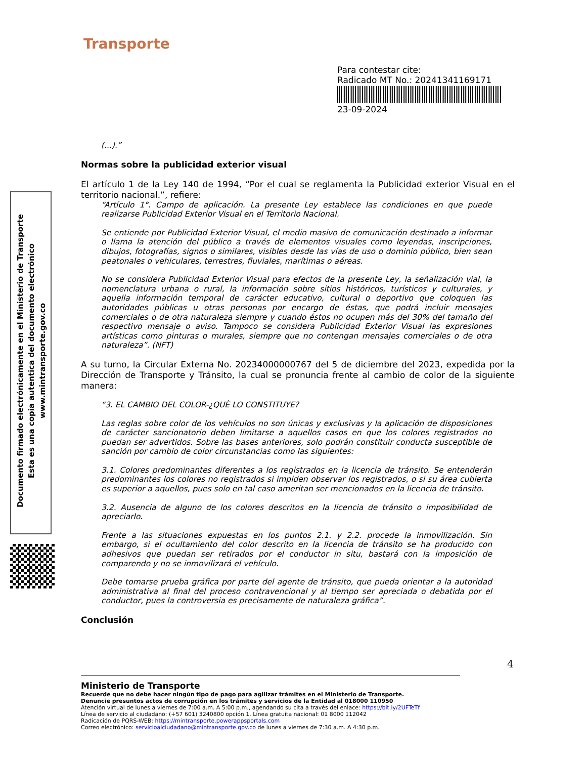Transporte
Para contestar cite:
Radicado MT No.: 20241341169171
23-09-2024
Documento firmado electrónicamente en el Ministerio de Transporte
Esta es una copia autentica del documento electrónico
www.mintransporte.gov.co
(...).”
Normas sobre la publicidad exterior visual
El artículo 1 de la Ley 140 de 1994, “Por el cual se reglamenta la Publicidad exterior Visual en el territorio nacional.”, refiere:
“Artículo 1°. Campo de aplicación. La presente Ley establece las condiciones en que puede realizarse Publicidad Exterior Visual en el Territorio Nacional.
Se entiende por Publicidad Exterior Visual, el medio masivo de comunicación destinado a informar o llama la atención del público a través de elementos visuales como leyendas, inscripciones, dibujos, fotografías, signos o similares, visibles desde las vías de uso o dominio público, bien sean peatonales o vehiculares, terrestres, fluviales, marítimas o aéreas.
No se considera Publicidad Exterior Visual para efectos de la presente Ley, la señalización vial, la nomenclatura urbana o rural, la información sobre sitios históricos, turísticos y culturales, y aquella información temporal de carácter educativo, cultural o deportivo que coloquen las autoridades públicas u otras personas por encargo de éstas, que podrá incluir mensajes comerciales o de otra naturaleza siempre y cuando éstos no ocupen más del 30% del tamaño del respectivo mensaje o aviso. Tampoco se considera Publicidad Exterior Visual las expresiones artísticas como pinturas o murales, siempre que no contengan mensajes comerciales o de otra naturaleza”. (NFT)
A su turno, la Circular Externa No. 20234000000767 del 5 de diciembre del 2023, expedida por la Dirección de Transporte y Tránsito, la cual se pronuncia frente al cambio de color de la siguiente manera:
“3. EL CAMBIO DEL COLOR-¿QUÈ LO CONSTITUYE?
Las reglas sobre color de los vehículos no son únicas y exclusivas y la aplicación de disposiciones de carácter sancionatorio deben limitarse a aquellos casos en que los colores registrados no puedan ser advertidos. Sobre las bases anteriores, solo podrán constituir conducta susceptible de sanción por cambio de color circunstancias como las siguientes:
3.1. Colores predominantes diferentes a los registrados en la licencia de tránsito. Se entenderán predominantes los colores no registrados si impiden observar los registrados, o si su área cubierta es superior a aquellos, pues solo en tal caso ameritan ser mencionados en la licencia de tránsito.
3.2. Ausencia de alguno de los colores descritos en la licencia de tránsito o imposibilidad de apreciarlo.
Frente a las situaciones expuestas en los puntos 2.1. y 2.2. procede la inmovilización. Sin embargo, si el ocultamiento del color descrito en la licencia de tránsito se ha producido con adhesivos que puedan ser retirados por el conductor in situ, bastará con la imposición de comparendo y no se inmovilizará el vehículo.
Debe tomarse prueba gráfica por parte del agente de tránsito, que pueda orientar a la autoridad administrativa al final del proceso contravencional y al tiempo ser apreciada o debatida por el conductor, pues la controversia es precisamente de naturaleza gráfica”.
Conclusión
4
Ministerio de Transporte
Recuerde que no debe hacer ningún tipo de pago para agilizar trámites en el Ministerio de Transporte.
Denuncie presuntos actos de corrupción en los trámites y servicios de la Entidad al 018000 110950
Atención virtual de lunes a viernes de 7:00 a.m. A 5:00 p.m., agendando su cita a través del enlace: https://bit.ly/2UFTeTf
Línea de servicio al ciudadano: (+57 601) 3240800 opción 1. Línea gratuita nacional: 01 8000 112042
Radicación de PQRS-WEB: https://mintransporte.powerappsportals.com
Correo electrónico: servicioalciudadano@mintransporte.gov.co de lunes a viernes de 7:30 a.m. A 4:30 p.m.